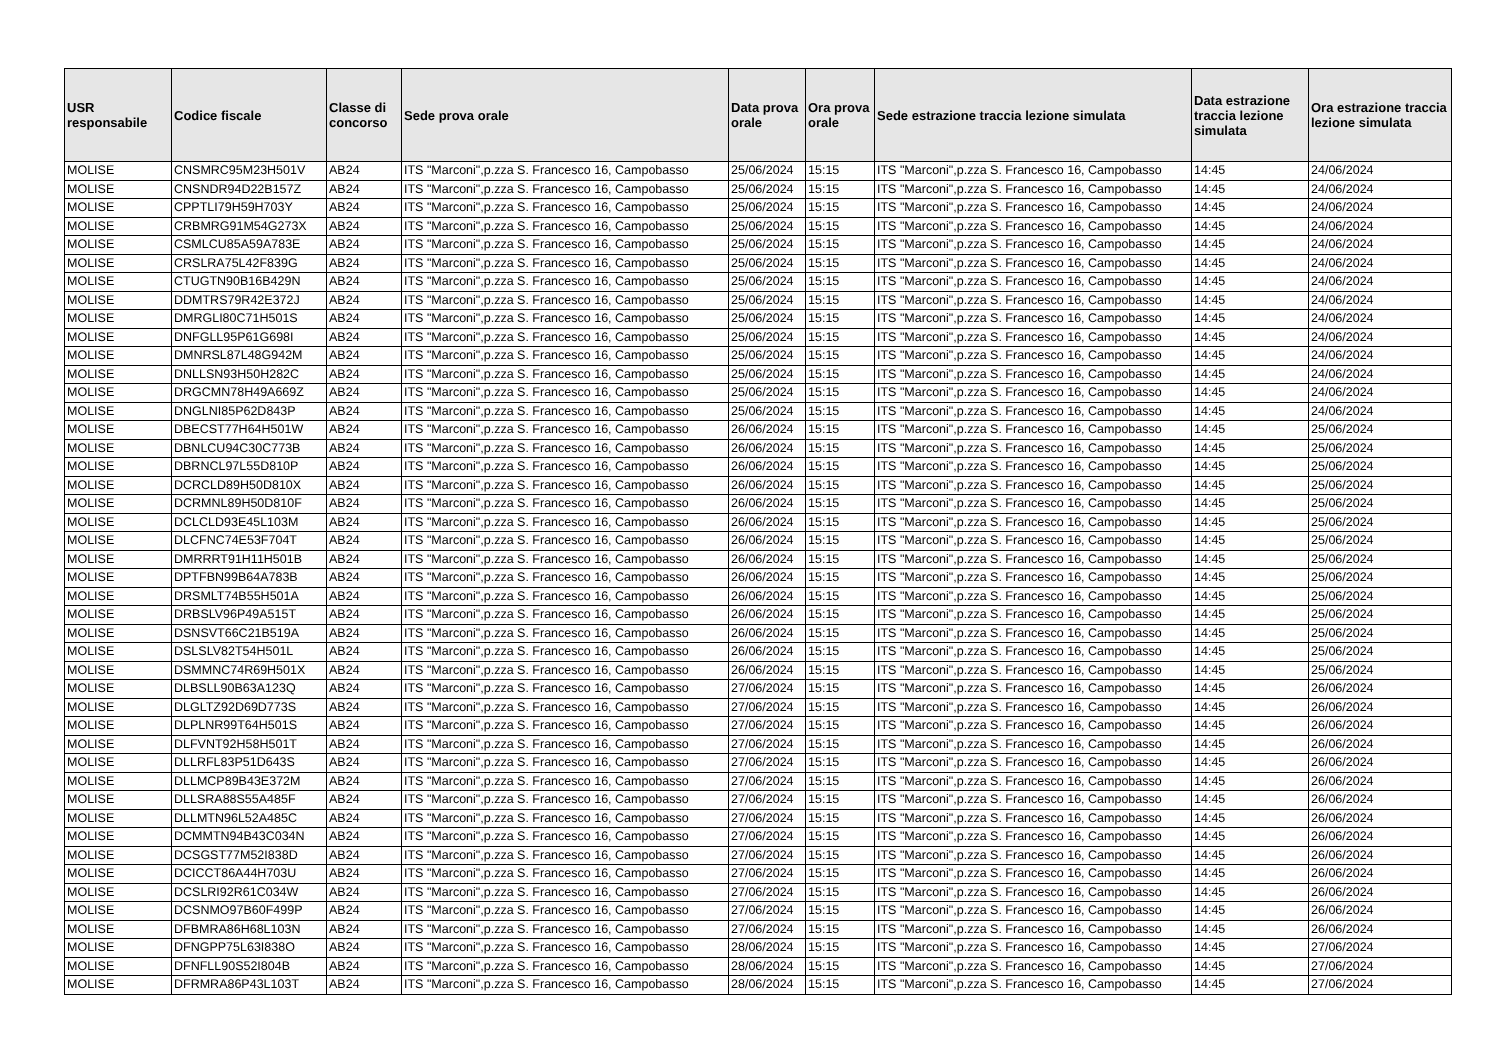| USR responsabile | Codice fiscale | Classe di concorso | Sede prova orale | Data prova orale | Ora prova orale | Sede estrazione traccia lezione simulata | Data estrazione traccia lezione simulata | Ora estrazione traccia lezione simulata |
| --- | --- | --- | --- | --- | --- | --- | --- | --- |
| MOLISE | CNSMRC95M23H501V | AB24 | ITS "Marconi",p.zza S. Francesco 16, Campobasso | 25/06/2024 | 15:15 | ITS "Marconi",p.zza S. Francesco 16, Campobasso | 14:45 | 24/06/2024 |
| MOLISE | CNSNDR94D22B157Z | AB24 | ITS "Marconi",p.zza S. Francesco 16, Campobasso | 25/06/2024 | 15:15 | ITS "Marconi",p.zza S. Francesco 16, Campobasso | 14:45 | 24/06/2024 |
| MOLISE | CPPTLI79H59H703Y | AB24 | ITS "Marconi",p.zza S. Francesco 16, Campobasso | 25/06/2024 | 15:15 | ITS "Marconi",p.zza S. Francesco 16, Campobasso | 14:45 | 24/06/2024 |
| MOLISE | CRBMRG91M54G273X | AB24 | ITS "Marconi",p.zza S. Francesco 16, Campobasso | 25/06/2024 | 15:15 | ITS "Marconi",p.zza S. Francesco 16, Campobasso | 14:45 | 24/06/2024 |
| MOLISE | CSMLCU85A59A783E | AB24 | ITS "Marconi",p.zza S. Francesco 16, Campobasso | 25/06/2024 | 15:15 | ITS "Marconi",p.zza S. Francesco 16, Campobasso | 14:45 | 24/06/2024 |
| MOLISE | CRSLRA75L42F839G | AB24 | ITS "Marconi",p.zza S. Francesco 16, Campobasso | 25/06/2024 | 15:15 | ITS "Marconi",p.zza S. Francesco 16, Campobasso | 14:45 | 24/06/2024 |
| MOLISE | CTUGTN90B16B429N | AB24 | ITS "Marconi",p.zza S. Francesco 16, Campobasso | 25/06/2024 | 15:15 | ITS "Marconi",p.zza S. Francesco 16, Campobasso | 14:45 | 24/06/2024 |
| MOLISE | DDMTRS79R42E372J | AB24 | ITS "Marconi",p.zza S. Francesco 16, Campobasso | 25/06/2024 | 15:15 | ITS "Marconi",p.zza S. Francesco 16, Campobasso | 14:45 | 24/06/2024 |
| MOLISE | DMRGLI80C71H501S | AB24 | ITS "Marconi",p.zza S. Francesco 16, Campobasso | 25/06/2024 | 15:15 | ITS "Marconi",p.zza S. Francesco 16, Campobasso | 14:45 | 24/06/2024 |
| MOLISE | DNFGLL95P61G698I | AB24 | ITS "Marconi",p.zza S. Francesco 16, Campobasso | 25/06/2024 | 15:15 | ITS "Marconi",p.zza S. Francesco 16, Campobasso | 14:45 | 24/06/2024 |
| MOLISE | DMNRSL87L48G942M | AB24 | ITS "Marconi",p.zza S. Francesco 16, Campobasso | 25/06/2024 | 15:15 | ITS "Marconi",p.zza S. Francesco 16, Campobasso | 14:45 | 24/06/2024 |
| MOLISE | DNLLSN93H50H282C | AB24 | ITS "Marconi",p.zza S. Francesco 16, Campobasso | 25/06/2024 | 15:15 | ITS "Marconi",p.zza S. Francesco 16, Campobasso | 14:45 | 24/06/2024 |
| MOLISE | DRGCMN78H49A669Z | AB24 | ITS "Marconi",p.zza S. Francesco 16, Campobasso | 25/06/2024 | 15:15 | ITS "Marconi",p.zza S. Francesco 16, Campobasso | 14:45 | 24/06/2024 |
| MOLISE | DNGLNI85P62D843P | AB24 | ITS "Marconi",p.zza S. Francesco 16, Campobasso | 25/06/2024 | 15:15 | ITS "Marconi",p.zza S. Francesco 16, Campobasso | 14:45 | 24/06/2024 |
| MOLISE | DBECST77H64H501W | AB24 | ITS "Marconi",p.zza S. Francesco 16, Campobasso | 26/06/2024 | 15:15 | ITS "Marconi",p.zza S. Francesco 16, Campobasso | 14:45 | 25/06/2024 |
| MOLISE | DBNLCU94C30C773B | AB24 | ITS "Marconi",p.zza S. Francesco 16, Campobasso | 26/06/2024 | 15:15 | ITS "Marconi",p.zza S. Francesco 16, Campobasso | 14:45 | 25/06/2024 |
| MOLISE | DBRNCL97L55D810P | AB24 | ITS "Marconi",p.zza S. Francesco 16, Campobasso | 26/06/2024 | 15:15 | ITS "Marconi",p.zza S. Francesco 16, Campobasso | 14:45 | 25/06/2024 |
| MOLISE | DCRCLD89H50D810X | AB24 | ITS "Marconi",p.zza S. Francesco 16, Campobasso | 26/06/2024 | 15:15 | ITS "Marconi",p.zza S. Francesco 16, Campobasso | 14:45 | 25/06/2024 |
| MOLISE | DCRMNL89H50D810F | AB24 | ITS "Marconi",p.zza S. Francesco 16, Campobasso | 26/06/2024 | 15:15 | ITS "Marconi",p.zza S. Francesco 16, Campobasso | 14:45 | 25/06/2024 |
| MOLISE | DCLCLD93E45L103M | AB24 | ITS "Marconi",p.zza S. Francesco 16, Campobasso | 26/06/2024 | 15:15 | ITS "Marconi",p.zza S. Francesco 16, Campobasso | 14:45 | 25/06/2024 |
| MOLISE | DLCFNC74E53F704T | AB24 | ITS "Marconi",p.zza S. Francesco 16, Campobasso | 26/06/2024 | 15:15 | ITS "Marconi",p.zza S. Francesco 16, Campobasso | 14:45 | 25/06/2024 |
| MOLISE | DMRRRT91H11H501B | AB24 | ITS "Marconi",p.zza S. Francesco 16, Campobasso | 26/06/2024 | 15:15 | ITS "Marconi",p.zza S. Francesco 16, Campobasso | 14:45 | 25/06/2024 |
| MOLISE | DPTFBN99B64A783B | AB24 | ITS "Marconi",p.zza S. Francesco 16, Campobasso | 26/06/2024 | 15:15 | ITS "Marconi",p.zza S. Francesco 16, Campobasso | 14:45 | 25/06/2024 |
| MOLISE | DRSMLT74B55H501A | AB24 | ITS "Marconi",p.zza S. Francesco 16, Campobasso | 26/06/2024 | 15:15 | ITS "Marconi",p.zza S. Francesco 16, Campobasso | 14:45 | 25/06/2024 |
| MOLISE | DRBSLV96P49A515T | AB24 | ITS "Marconi",p.zza S. Francesco 16, Campobasso | 26/06/2024 | 15:15 | ITS "Marconi",p.zza S. Francesco 16, Campobasso | 14:45 | 25/06/2024 |
| MOLISE | DSNSVT66C21B519A | AB24 | ITS "Marconi",p.zza S. Francesco 16, Campobasso | 26/06/2024 | 15:15 | ITS "Marconi",p.zza S. Francesco 16, Campobasso | 14:45 | 25/06/2024 |
| MOLISE | DSLSLV82T54H501L | AB24 | ITS "Marconi",p.zza S. Francesco 16, Campobasso | 26/06/2024 | 15:15 | ITS "Marconi",p.zza S. Francesco 16, Campobasso | 14:45 | 25/06/2024 |
| MOLISE | DSMMNC74R69H501X | AB24 | ITS "Marconi",p.zza S. Francesco 16, Campobasso | 26/06/2024 | 15:15 | ITS "Marconi",p.zza S. Francesco 16, Campobasso | 14:45 | 25/06/2024 |
| MOLISE | DLBSLL90B63A123Q | AB24 | ITS "Marconi",p.zza S. Francesco 16, Campobasso | 27/06/2024 | 15:15 | ITS "Marconi",p.zza S. Francesco 16, Campobasso | 14:45 | 26/06/2024 |
| MOLISE | DLGLTZ92D69D773S | AB24 | ITS "Marconi",p.zza S. Francesco 16, Campobasso | 27/06/2024 | 15:15 | ITS "Marconi",p.zza S. Francesco 16, Campobasso | 14:45 | 26/06/2024 |
| MOLISE | DLPLNR99T64H501S | AB24 | ITS "Marconi",p.zza S. Francesco 16, Campobasso | 27/06/2024 | 15:15 | ITS "Marconi",p.zza S. Francesco 16, Campobasso | 14:45 | 26/06/2024 |
| MOLISE | DLFVNT92H58H501T | AB24 | ITS "Marconi",p.zza S. Francesco 16, Campobasso | 27/06/2024 | 15:15 | ITS "Marconi",p.zza S. Francesco 16, Campobasso | 14:45 | 26/06/2024 |
| MOLISE | DLLRFL83P51D643S | AB24 | ITS "Marconi",p.zza S. Francesco 16, Campobasso | 27/06/2024 | 15:15 | ITS "Marconi",p.zza S. Francesco 16, Campobasso | 14:45 | 26/06/2024 |
| MOLISE | DLLMCP89B43E372M | AB24 | ITS "Marconi",p.zza S. Francesco 16, Campobasso | 27/06/2024 | 15:15 | ITS "Marconi",p.zza S. Francesco 16, Campobasso | 14:45 | 26/06/2024 |
| MOLISE | DLLSRA88S55A485F | AB24 | ITS "Marconi",p.zza S. Francesco 16, Campobasso | 27/06/2024 | 15:15 | ITS "Marconi",p.zza S. Francesco 16, Campobasso | 14:45 | 26/06/2024 |
| MOLISE | DLLMTN96L52A485C | AB24 | ITS "Marconi",p.zza S. Francesco 16, Campobasso | 27/06/2024 | 15:15 | ITS "Marconi",p.zza S. Francesco 16, Campobasso | 14:45 | 26/06/2024 |
| MOLISE | DCMMTN94B43C034N | AB24 | ITS "Marconi",p.zza S. Francesco 16, Campobasso | 27/06/2024 | 15:15 | ITS "Marconi",p.zza S. Francesco 16, Campobasso | 14:45 | 26/06/2024 |
| MOLISE | DCSGST77M52I838D | AB24 | ITS "Marconi",p.zza S. Francesco 16, Campobasso | 27/06/2024 | 15:15 | ITS "Marconi",p.zza S. Francesco 16, Campobasso | 14:45 | 26/06/2024 |
| MOLISE | DCICCT86A44H703U | AB24 | ITS "Marconi",p.zza S. Francesco 16, Campobasso | 27/06/2024 | 15:15 | ITS "Marconi",p.zza S. Francesco 16, Campobasso | 14:45 | 26/06/2024 |
| MOLISE | DCSLRI92R61C034W | AB24 | ITS "Marconi",p.zza S. Francesco 16, Campobasso | 27/06/2024 | 15:15 | ITS "Marconi",p.zza S. Francesco 16, Campobasso | 14:45 | 26/06/2024 |
| MOLISE | DCSNMO97B60F499P | AB24 | ITS "Marconi",p.zza S. Francesco 16, Campobasso | 27/06/2024 | 15:15 | ITS "Marconi",p.zza S. Francesco 16, Campobasso | 14:45 | 26/06/2024 |
| MOLISE | DFBMRA86H68L103N | AB24 | ITS "Marconi",p.zza S. Francesco 16, Campobasso | 27/06/2024 | 15:15 | ITS "Marconi",p.zza S. Francesco 16, Campobasso | 14:45 | 26/06/2024 |
| MOLISE | DFNGPP75L63I838O | AB24 | ITS "Marconi",p.zza S. Francesco 16, Campobasso | 28/06/2024 | 15:15 | ITS "Marconi",p.zza S. Francesco 16, Campobasso | 14:45 | 27/06/2024 |
| MOLISE | DFNFLL90S52I804B | AB24 | ITS "Marconi",p.zza S. Francesco 16, Campobasso | 28/06/2024 | 15:15 | ITS "Marconi",p.zza S. Francesco 16, Campobasso | 14:45 | 27/06/2024 |
| MOLISE | DFRMRA86P43L103T | AB24 | ITS "Marconi",p.zza S. Francesco 16, Campobasso | 28/06/2024 | 15:15 | ITS "Marconi",p.zza S. Francesco 16, Campobasso | 14:45 | 27/06/2024 |